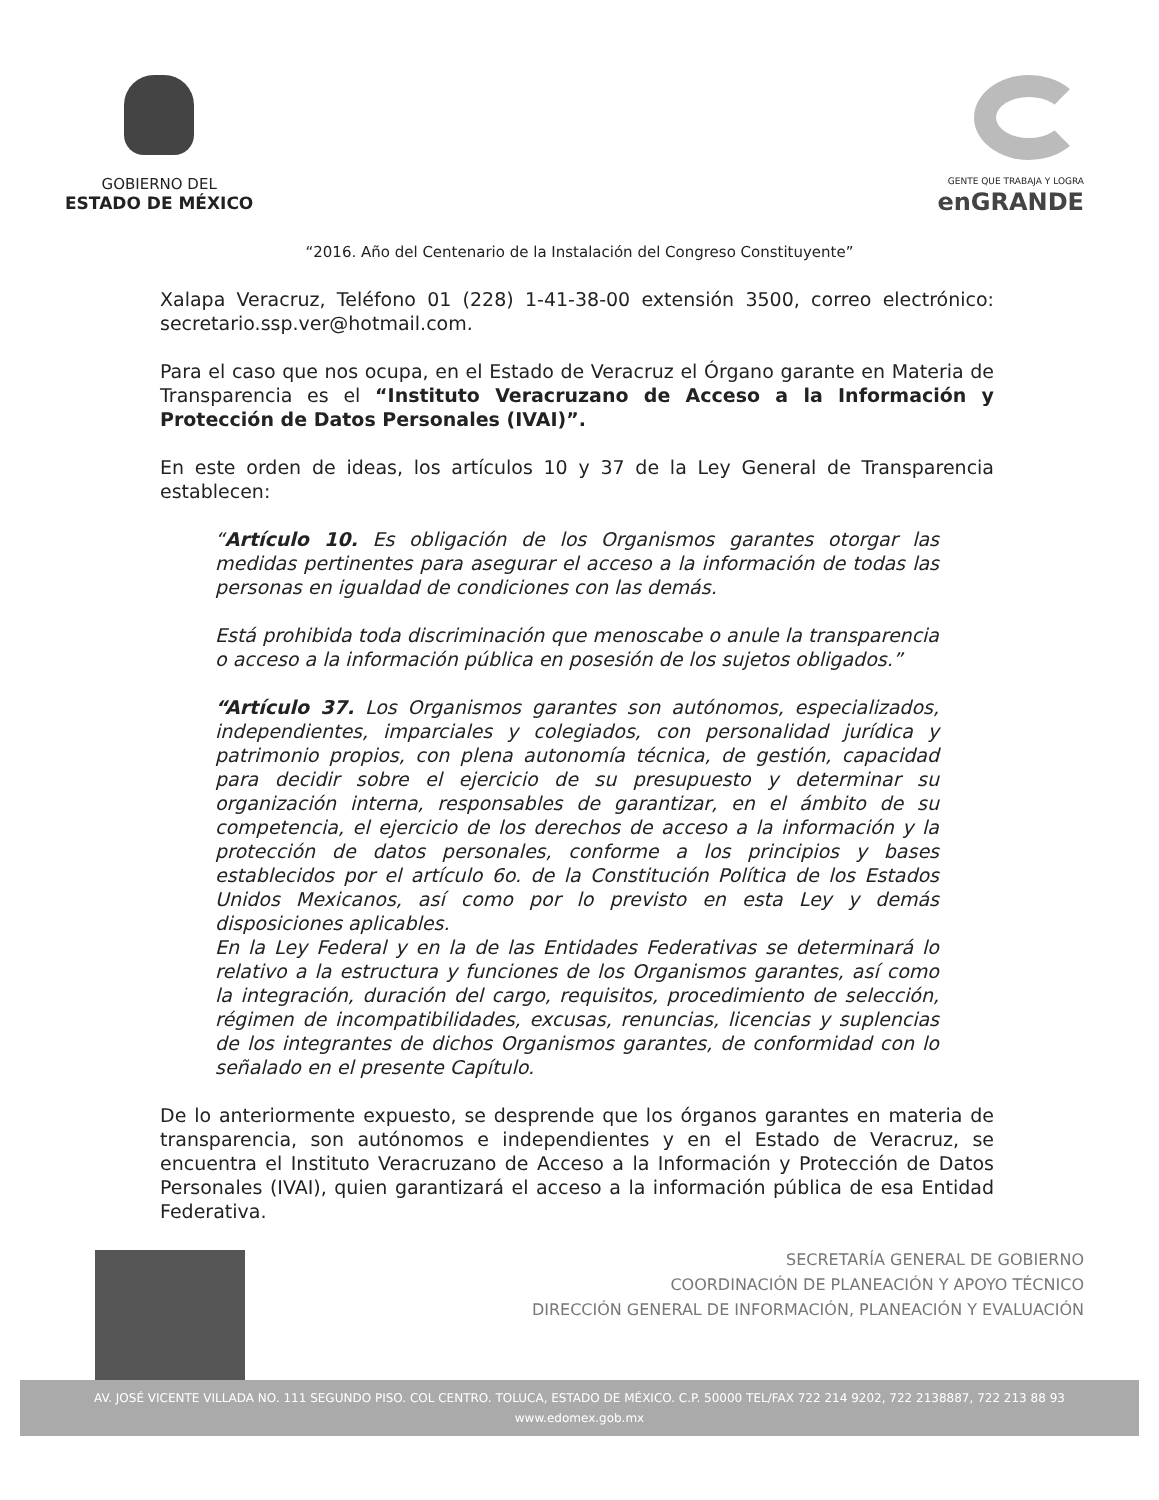GOBIERNO DEL
ESTADO DE MÉXICO
GENTE QUE TRABAJA Y LOGRA
enGRANDE
“2016. Año del Centenario de la Instalación del Congreso Constituyente”
Xalapa Veracruz, Teléfono 01 (228) 1-41-38-00 extensión 3500, correo electrónico: secretario.ssp.ver@hotmail.com.
Para el caso que nos ocupa, en el Estado de Veracruz el Órgano garante en Materia de Transparencia es el “Instituto Veracruzano de Acceso a la Información y Protección de Datos Personales (IVAI)”.
En este orden de ideas, los artículos 10 y 37 de la Ley General de Transparencia establecen:
“Artículo 10. Es obligación de los Organismos garantes otorgar las medidas pertinentes para asegurar el acceso a la información de todas las personas en igualdad de condiciones con las demás.
Está prohibida toda discriminación que menoscabe o anule la transparencia o acceso a la información pública en posesión de los sujetos obligados.”
“Artículo 37. Los Organismos garantes son autónomos, especializados, independientes, imparciales y colegiados, con personalidad jurídica y patrimonio propios, con plena autonomía técnica, de gestión, capacidad para decidir sobre el ejercicio de su presupuesto y determinar su organización interna, responsables de garantizar, en el ámbito de su competencia, el ejercicio de los derechos de acceso a la información y la protección de datos personales, conforme a los principios y bases establecidos por el artículo 6o. de la Constitución Política de los Estados Unidos Mexicanos, así como por lo previsto en esta Ley y demás disposiciones aplicables.
En la Ley Federal y en la de las Entidades Federativas se determinará lo relativo a la estructura y funciones de los Organismos garantes, así como la integración, duración del cargo, requisitos, procedimiento de selección, régimen de incompatibilidades, excusas, renuncias, licencias y suplencias de los integrantes de dichos Organismos garantes, de conformidad con lo señalado en el presente Capítulo.
De lo anteriormente expuesto, se desprende que los órganos garantes en materia de transparencia, son autónomos e independientes y en el Estado de Veracruz, se encuentra el Instituto Veracruzano de Acceso a la Información y Protección de Datos Personales (IVAI), quien garantizará el acceso a la información pública de esa Entidad Federativa.
SECRETARÍA GENERAL DE GOBIERNO
COORDINACIÓN DE PLANEACIÓN Y APOYO TÉCNICO
DIRECCIÓN GENERAL DE INFORMACIÓN, PLANEACIÓN Y EVALUACIÓN
AV. JOSÉ VICENTE VILLADA NO. 111 SEGUNDO PISO. COL CENTRO. TOLUCA, ESTADO DE MÉXICO. C.P. 50000 TEL/FAX 722 214 9202, 722 2138887, 722 213 88 93
www.edomex.gob.mx